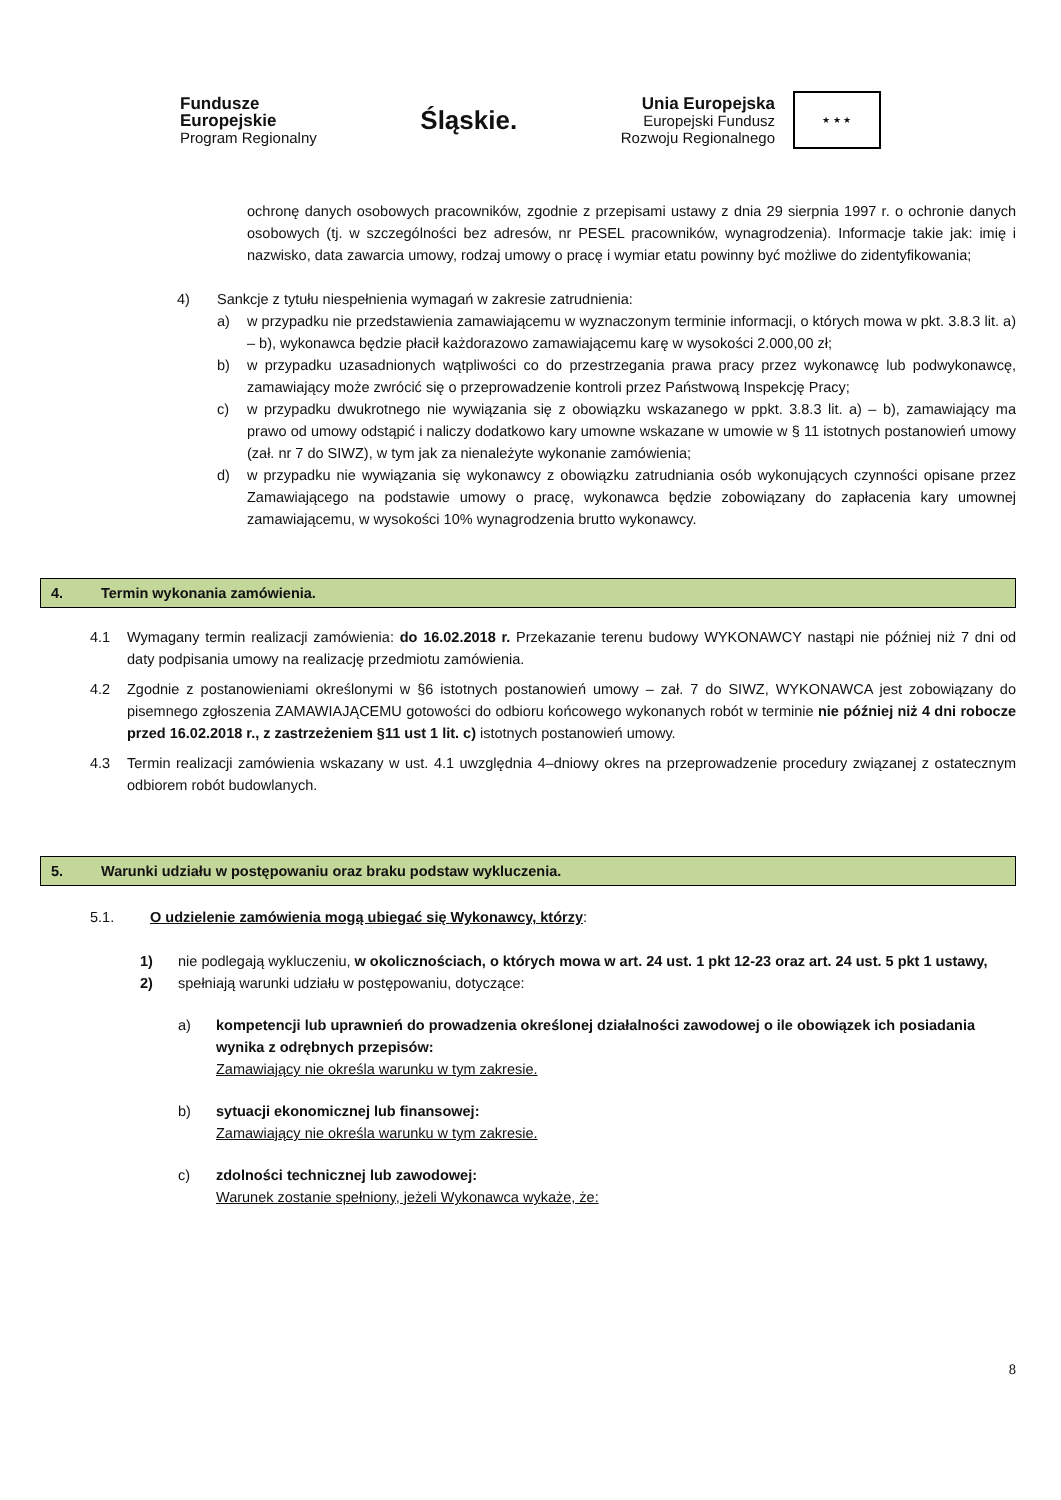Fundusze
Europejskie
Program Regionalny
Śląskie.
Unia Europejska
Europejski Fundusz
Rozwoju Regionalnego
★ ★ ★
ochronę danych osobowych pracowników, zgodnie z przepisami ustawy z dnia 29 sierpnia 1997 r. o ochronie danych osobowych (tj. w szczególności bez adresów, nr PESEL pracowników, wynagrodzenia). Informacje takie jak: imię i nazwisko, data zawarcia umowy, rodzaj umowy o pracę i wymiar etatu powinny być możliwe do zidentyfikowania;
4) Sankcje z tytułu niespełnienia wymagań w zakresie zatrudnienia:
a) w przypadku nie przedstawienia zamawiającemu w wyznaczonym terminie informacji, o których mowa w pkt. 3.8.3 lit. a) – b), wykonawca będzie płacił każdorazowo zamawiającemu karę w wysokości 2.000,00 zł;
b) w przypadku uzasadnionych wątpliwości co do przestrzegania prawa pracy przez wykonawcę lub podwykonawcę, zamawiający może zwrócić się o przeprowadzenie kontroli przez Państwową Inspekcję Pracy;
c) w przypadku dwukrotnego nie wywiązania się z obowiązku wskazanego w ppkt. 3.8.3 lit. a) – b), zamawiający ma prawo od umowy odstąpić i naliczy dodatkowo kary umowne wskazane w umowie w § 11 istotnych postanowień umowy (zał. nr 7 do SIWZ), w tym jak za nienależyte wykonanie zamówienia;
d) w przypadku nie wywiązania się wykonawcy z obowiązku zatrudniania osób wykonujących czynności opisane przez Zamawiającego na podstawie umowy o pracę, wykonawca będzie zobowiązany do zapłacenia kary umownej zamawiającemu, w wysokości 10% wynagrodzenia brutto wykonawcy.
4. Termin wykonania zamówienia.
4.1 Wymagany termin realizacji zamówienia: do 16.02.2018 r. Przekazanie terenu budowy WYKONAWCY nastąpi nie później niż 7 dni od daty podpisania umowy na realizację przedmiotu zamówienia.
4.2 Zgodnie z postanowieniami określonymi w §6 istotnych postanowień umowy – zał. 7 do SIWZ, WYKONAWCA jest zobowiązany do pisemnego zgłoszenia ZAMAWIAJĄCEMU gotowości do odbioru końcowego wykonanych robót w terminie nie później niż 4 dni robocze przed 16.02.2018 r., z zastrzeżeniem §11 ust 1 lit. c) istotnych postanowień umowy.
4.3 Termin realizacji zamówienia wskazany w ust. 4.1 uwzględnia 4–dniowy okres na przeprowadzenie procedury związanej z ostatecznym odbiorem robót budowlanych.
5. Warunki udziału w postępowaniu oraz braku podstaw wykluczenia.
5.1. O udzielenie zamówienia mogą ubiegać się Wykonawcy, którzy:
1) nie podlegają wykluczeniu, w okolicznościach, o których mowa w art. 24 ust. 1 pkt 12-23 oraz art. 24 ust. 5 pkt 1 ustawy,
2) spełniają warunki udziału w postępowaniu, dotyczące:
a) kompetencji lub uprawnień do prowadzenia określonej działalności zawodowej o ile obowiązek ich posiadania wynika z odrębnych przepisów:
Zamawiający nie określa warunku w tym zakresie.
b) sytuacji ekonomicznej lub finansowej:
Zamawiający nie określa warunku w tym zakresie.
c) zdolności technicznej lub zawodowej:
Warunek zostanie spełniony, jeżeli Wykonawca wykaże, że:
8